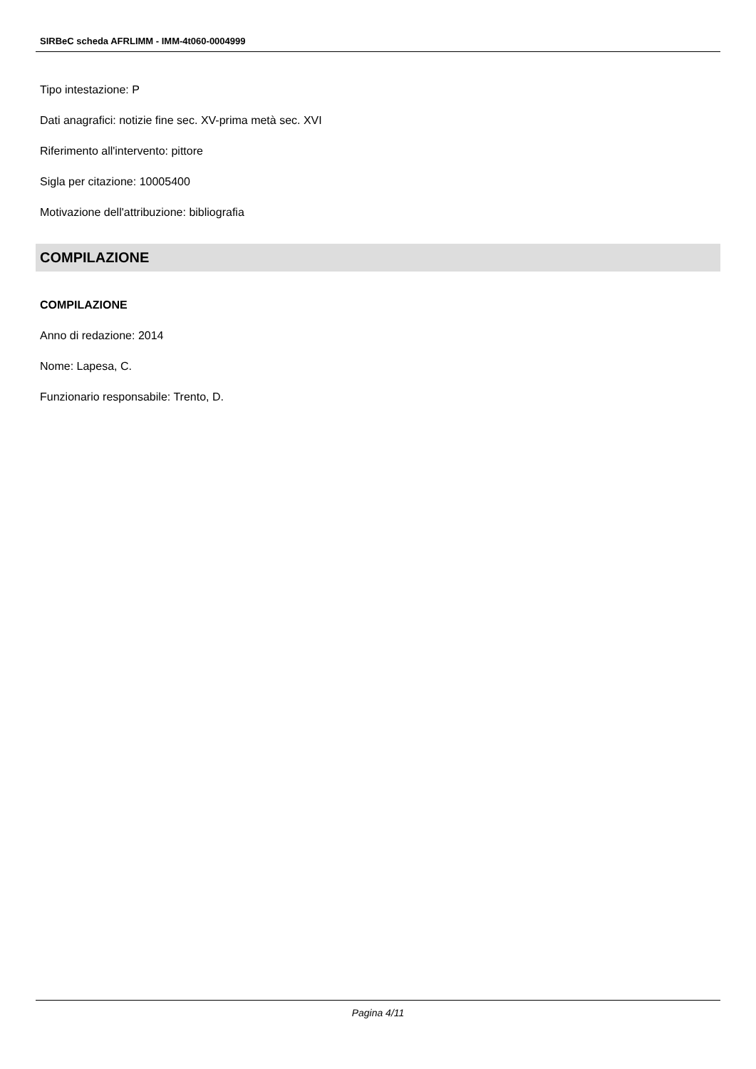SIRBeC scheda AFRLIMM - IMM-4t060-0004999
Tipo intestazione: P
Dati anagrafici: notizie fine sec. XV-prima metà sec. XVI
Riferimento all'intervento: pittore
Sigla per citazione: 10005400
Motivazione dell'attribuzione: bibliografia
COMPILAZIONE
COMPILAZIONE
Anno di redazione: 2014
Nome: Lapesa, C.
Funzionario responsabile: Trento, D.
Pagina 4/11